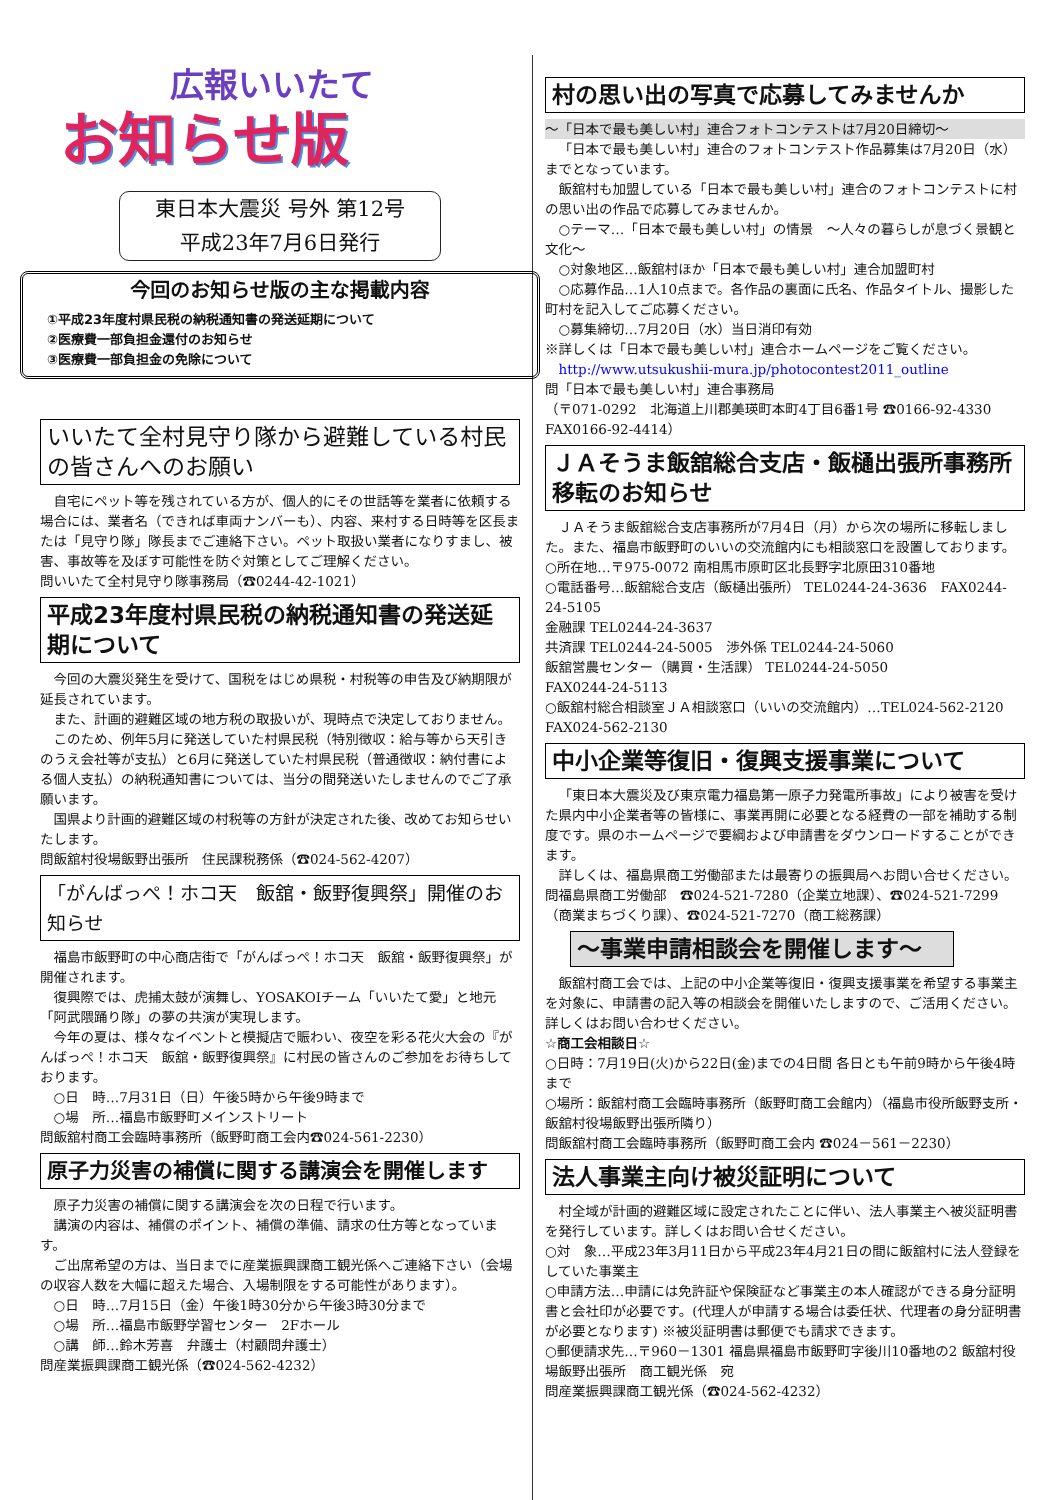広報いいたて
お知らせ版
東日本大震災 号外 第12号
平成23年7月6日発行
今回のお知らせ版の主な掲載内容
①平成23年度村県民税の納税通知書の発送延期について
②医療費一部負担金還付のお知らせ
③医療費一部負担金の免除について
いいたて全村見守り隊から避難している村民の皆さんへのお願い
自宅にペット等を残されている方が、個人的にその世話等を業者に依頼する場合には、業者名（できれば車両ナンバーも）、内容、来村する日時等を区長または「見守り隊」隊長までご連絡下さい。ペット取扱い業者になりすまし、被害、事故等を及ぼす可能性を防ぐ対策としてご理解ください。
問いいたて全村見守り隊事務局（☎0244-42-1021）
平成23年度村県民税の納税通知書の発送延期について
今回の大震災発生を受けて、国税をはじめ県税・村税等の申告及び納期限が延長されています。
また、計画的避難区域の地方税の取扱いが、現時点で決定しておりません。
このため、例年5月に発送していた村県民税（特別徴収：給与等から天引きのうえ会社等が支払）と6月に発送していた村県民税（普通徴収：納付書による個人支払）の納税通知書については、当分の間発送いたしませんのでご了承願います。
国県より計画的避難区域の村税等の方針が決定された後、改めてお知らせいたします。
問飯舘村役場飯野出張所　住民課税務係（☎024-562-4207）
「がんばっぺ！ホコ天　飯舘・飯野復興祭」開催のお知らせ
福島市飯野町の中心商店街で「がんばっぺ！ホコ天　飯舘・飯野復興祭」が開催されます。
復興際では、虎捕太鼓が演舞し、YOSAKOIチーム「いいたて愛」と地元「阿武隈踊り隊」の夢の共演が実現します。
今年の夏は、様々なイベントと模擬店で賑わい、夜空を彩る花火大会の『がんばっぺ！ホコ天　飯舘・飯野復興祭』に村民の皆さんのご参加をお待ちしております。
○日　時…7月31日（日）午後5時から午後9時まで
○場　所…福島市飯野町メインストリート
問飯舘村商工会臨時事務所（飯野町商工会内☎024-561-2230）
原子力災害の補償に関する講演会を開催します
原子力災害の補償に関する講演会を次の日程で行います。
講演の内容は、補償のポイント、補償の準備、請求の仕方等となっています。
ご出席希望の方は、当日までに産業振興課商工観光係へご連絡下さい（会場の収容人数を大幅に超えた場合、入場制限をする可能性があります）。
○日　時…7月15日（金）午後1時30分から午後3時30分まで
○場　所…福島市飯野学習センター　2Fホール
○講　師…鈴木芳喜　弁護士（村顧問弁護士）
問産業振興課商工観光係（☎024-562-4232）
村の思い出の写真で応募してみませんか
～「日本で最も美しい村」連合フォトコンテストは7月20日締切～
「日本で最も美しい村」連合のフォトコンテスト作品募集は7月20日（水）までとなっています。
飯舘村も加盟している「日本で最も美しい村」連合のフォトコンテストに村の思い出の作品で応募してみませんか。
○テーマ…「日本で最も美しい村」の情景　～人々の暮らしが息づく景観と文化～
○対象地区…飯舘村ほか「日本で最も美しい村」連合加盟町村
○応募作品…1人10点まで。各作品の裏面に氏名、作品タイトル、撮影した町村を記入してご応募ください。
○募集締切…7月20日（水）当日消印有効
※詳しくは「日本で最も美しい村」連合ホームページをご覧ください。
http://www.utsukushii-mura.jp/photocontest2011_outline
問「日本で最も美しい村」連合事務局
（〒071-0292　北海道上川郡美瑛町本町4丁目6番1号 ☎0166-92-4330　FAX0166-92-4414）
ＪＡそうま飯舘総合支店・飯樋出張所事務所移転のお知らせ
ＪＡそうま飯舘総合支店事務所が7月4日（月）から次の場所に移転しました。また、福島市飯野町のいいの交流館内にも相談窓口を設置しております。
○所在地…〒975-0072 南相馬市原町区北長野字北原田310番地
○電話番号…飯舘総合支店（飯樋出張所） TEL0244-24-3636　FAX0244-24-5105
金融課 TEL0244-24-3637
共済課 TEL0244-24-5005　渉外係 TEL0244-24-5060
飯舘営農センター（購買・生活課） TEL0244-24-5050
FAX0244-24-5113
○飯舘村総合相談室ＪＡ相談窓口（いいの交流館内）…TEL024-562-2120 FAX024-562-2130
中小企業等復旧・復興支援事業について
「東日本大震災及び東京電力福島第一原子力発電所事故」により被害を受けた県内中小企業者等の皆様に、事業再開に必要となる経費の一部を補助する制度です。県のホームページで要綱および申請書をダウンロードすることができます。
詳しくは、福島県商工労働部または最寄りの振興局へお問い合せください。
問福島県商工労働部　☎024-521-7280（企業立地課）、☎024-521-7299（商業まちづくり課）、☎024-521-7270（商工総務課）
～事業申請相談会を開催します～
飯舘村商工会では、上記の中小企業等復旧・復興支援事業を希望する事業主を対象に、申請書の記入等の相談会を開催いたしますので、ご活用ください。詳しくはお問い合わせください。
☆商工会相談日☆
○日時：7月19日(火)から22日(金)までの4日間 各日とも午前9時から午後4時まで
○場所：飯舘村商工会臨時事務所（飯野町商工会館内）（福島市役所飯野支所・飯舘村役場飯野出張所隣り）
問飯舘村商工会臨時事務所（飯野町商工会内 ☎024－561－2230）
法人事業主向け被災証明について
村全域が計画的避難区域に設定されたことに伴い、法人事業主へ被災証明書を発行しています。詳しくはお問い合せください。
○対　象…平成23年3月11日から平成23年4月21日の間に飯舘村に法人登録をしていた事業主
○申請方法…申請には免許証や保険証など事業主の本人確認ができる身分証明書と会社印が必要です。(代理人が申請する場合は委任状、代理者の身分証明書が必要となります) ※被災証明書は郵便でも請求できます。
○郵便請求先…〒960－1301 福島県福島市飯野町字後川10番地の2 飯舘村役場飯野出張所　商工観光係　宛
問産業振興課商工観光係（☎024-562-4232）